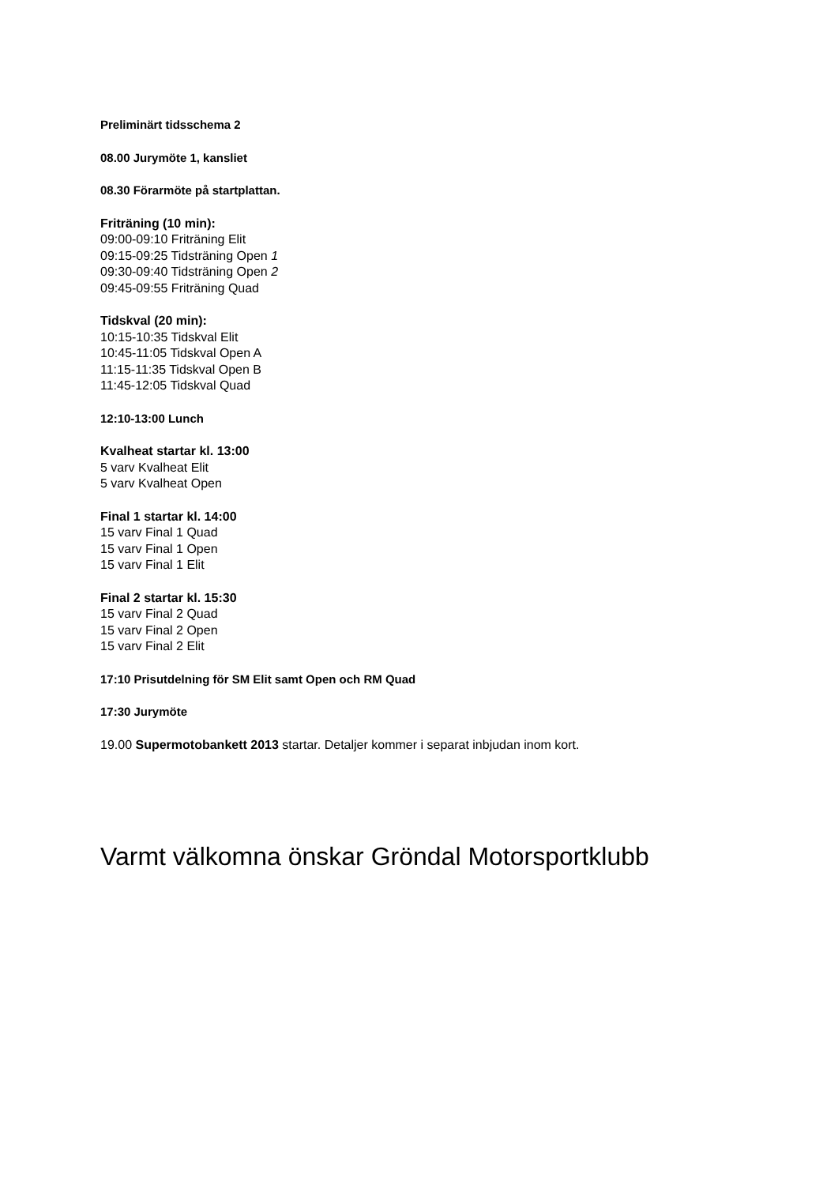Preliminärt tidsschema 2
08.00 Jurymöte 1, kansliet
08.30 Förarmöte på startplattan.
Friträning (10 min):
09:00-09:10 Friträning Elit
09:15-09:25 Tidsträning Open 1
09:30-09:40 Tidsträning Open 2
09:45-09:55 Friträning Quad
Tidskval (20 min):
10:15-10:35 Tidskval Elit
10:45-11:05 Tidskval Open A
11:15-11:35 Tidskval Open B
11:45-12:05 Tidskval Quad
12:10-13:00 Lunch
Kvalheat startar kl. 13:00
5 varv Kvalheat Elit
5 varv Kvalheat Open
Final 1 startar kl. 14:00
15 varv Final 1 Quad
15 varv Final 1 Open
15 varv Final 1 Elit
Final 2 startar kl. 15:30
15 varv Final 2 Quad
15 varv Final 2 Open
15 varv Final 2 Elit
17:10 Prisutdelning för SM Elit samt Open och RM Quad
17:30 Jurymöte
19.00 Supermotobankett 2013 startar. Detaljer kommer i separat inbjudan inom kort.
Varmt välkomna önskar Gröndal Motorsportklubb